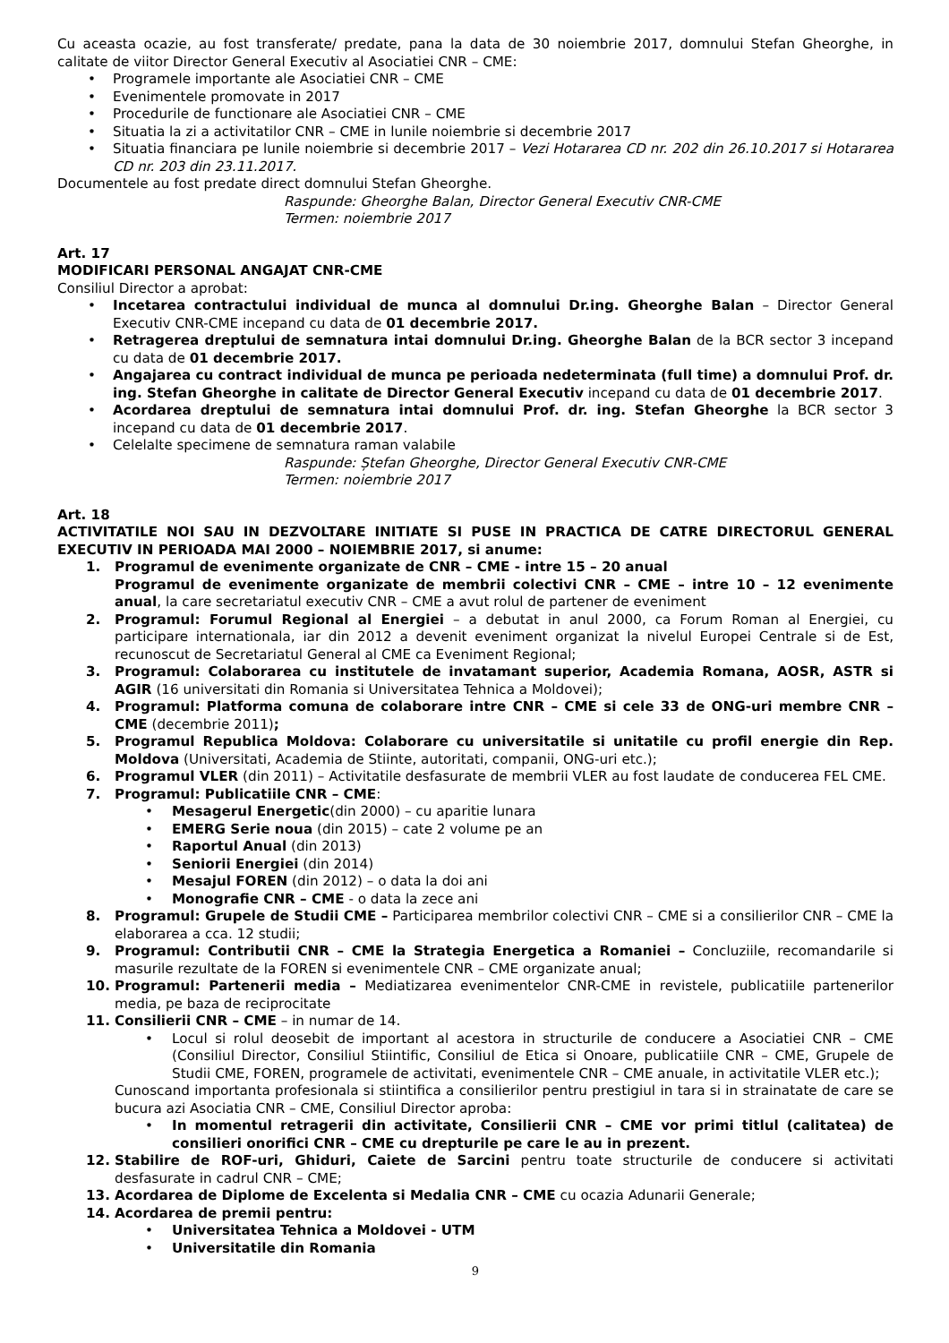Cu aceasta ocazie, au fost transferate/ predate, pana la data de 30 noiembrie 2017, domnului Stefan Gheorghe, in calitate de viitor Director General Executiv al Asociatiei CNR – CME:
• Programele importante ale Asociatiei CNR – CME
• Evenimentele promovate in 2017
• Procedurile de functionare ale Asociatiei CNR – CME
• Situatia la zi a activitatilor CNR – CME in lunile noiembrie si decembrie 2017
• Situatia financiara pe lunile noiembrie si decembrie 2017 – Vezi Hotararea CD nr. 202 din 26.10.2017 si Hotararea CD nr. 203 din 23.11.2017.
Documentele au fost predate direct domnului Stefan Gheorghe.
Raspunde: Gheorghe Balan, Director General Executiv CNR-CME
Termen: noiembrie 2017
Art. 17
MODIFICARI PERSONAL ANGAJAT CNR-CME
Consiliul Director a aprobat:
• Incetarea contractului individual de munca al domnului Dr.ing. Gheorghe Balan – Director General Executiv CNR-CME incepand cu data de 01 decembrie 2017.
• Retragerea dreptului de semnatura intai domnului Dr.ing. Gheorghe Balan de la BCR sector 3 incepand cu data de 01 decembrie 2017.
• Angajarea cu contract individual de munca pe perioada nedeterminata (full time) a domnului Prof. dr. ing. Stefan Gheorghe in calitate de Director General Executiv incepand cu data de 01 decembrie 2017.
• Acordarea dreptului de semnatura intai domnului Prof. dr. ing. Stefan Gheorghe la BCR sector 3 incepand cu data de 01 decembrie 2017.
• Celelalte specimene de semnatura raman valabile
Raspunde: Ștefan Gheorghe, Director General Executiv CNR-CME
Termen: noiembrie 2017
Art. 18
ACTIVITATILE NOI SAU IN DEZVOLTARE INITIATE SI PUSE IN PRACTICA DE CATRE DIRECTORUL GENERAL EXECUTIV IN PERIOADA MAI 2000 – NOIEMBRIE 2017, si anume:
1. Programul de evenimente organizate de CNR – CME - intre 15 – 20 anual
Programul de evenimente organizate de membrii colectivi CNR – CME – intre 10 – 12 evenimente anual, la care secretariatul executiv CNR – CME a avut rolul de partener de eveniment
2. Programul: Forumul Regional al Energiei – a debutat in anul 2000, ca Forum Roman al Energiei, cu participare internationala, iar din 2012 a devenit eveniment organizat la nivelul Europei Centrale si de Est, recunoscut de Secretariatul General al CME ca Eveniment Regional;
3. Programul: Colaborarea cu institutele de invatamant superior, Academia Romana, AOSR, ASTR si AGIR (16 universitati din Romania si Universitatea Tehnica a Moldovei);
4. Programul: Platforma comuna de colaborare intre CNR – CME si cele 33 de ONG-uri membre CNR – CME (decembrie 2011);
5. Programul Republica Moldova: Colaborare cu universitatile si unitatile cu profil energie din Rep. Moldova (Universitati, Academia de Stiinte, autoritati, companii, ONG-uri etc.);
6. Programul VLER (din 2011) – Activitatile desfasurate de membrii VLER au fost laudate de conducerea FEL CME.
7. Programul: Publicatiile CNR – CME:
• Mesagerul Energetic(din 2000) – cu aparitie lunara
• EMERG Serie noua (din 2015) – cate 2 volume pe an
• Raportul Anual (din 2013)
• Seniorii Energiei (din 2014)
• Mesajul FOREN (din 2012) – o data la doi ani
• Monografie CNR – CME - o data la zece ani
8. Programul: Grupele de Studii CME – Participarea membrilor colectivi CNR – CME si a consilierilor CNR – CME la elaborarea a cca. 12 studii;
9. Programul: Contributii CNR – CME la Strategia Energetica a Romaniei – Concluziile, recomandarile si masurile rezultate de la FOREN si evenimentele CNR – CME organizate anual;
10. Programul: Partenerii media – Mediatizarea evenimentelor CNR-CME in revistele, publicatiile partenerilor media, pe baza de reciprocitate
11. Consilierii CNR – CME – in numar de 14.
• Locul si rolul deosebit de important al acestora in structurile de conducere a Asociatiei CNR – CME (Consiliul Director, Consiliul Stiintific, Consiliul de Etica si Onoare, publicatiile CNR – CME, Grupele de Studii CME, FOREN, programele de activitati, evenimentele CNR – CME anuale, in activitatile VLER etc.);
Cunoscand importanta profesionala si stiintifica a consilierilor pentru prestigiul in tara si in strainatate de care se bucura azi Asociatia CNR – CME, Consiliul Director aproba:
• In momentul retragerii din activitate, Consilierii CNR – CME vor primi titlul (calitatea) de consilieri onorifici CNR – CME cu drepturile pe care le au in prezent.
12. Stabilire de ROF-uri, Ghiduri, Caiete de Sarcini pentru toate structurile de conducere si activitati desfasurate in cadrul CNR – CME;
13. Acordarea de Diplome de Excelenta si Medalia CNR – CME cu ocazia Adunarii Generale;
14. Acordarea de premii pentru:
• Universitatea Tehnica a Moldovei - UTM
• Universitatile din Romania
9